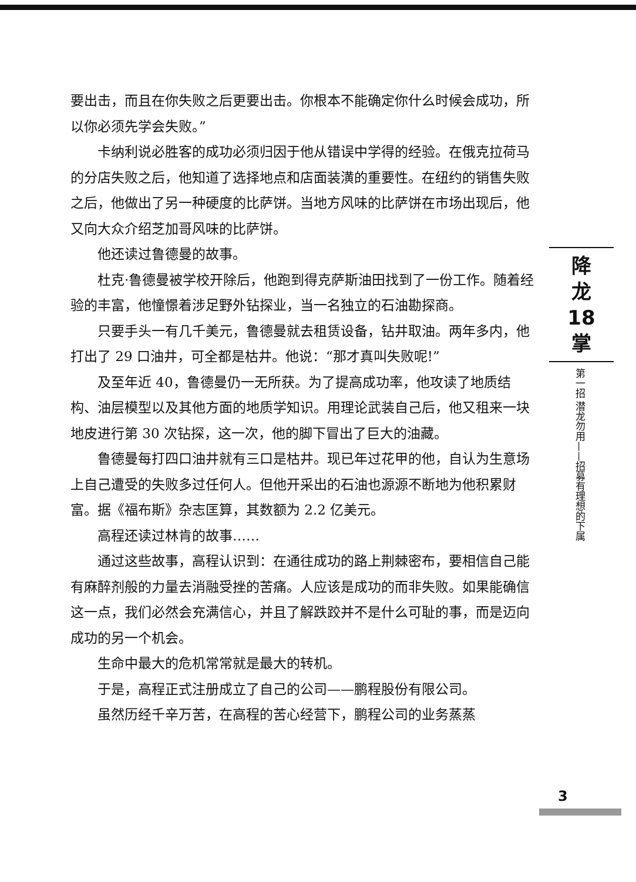要出击，而且在你失败之后更要出击。你根本不能确定你什么时候会成功，所以你必须先学会失败。”
卡纳利说必胜客的成功必须归因于他从错误中学得的经验。在俄克拉荷马的分店失败之后，他知道了选择地点和店面装潢的重要性。在纽约的销售失败之后，他做出了另一种硬度的比萨饼。当地方风味的比萨饼在市场出现后，他又向大众介绍芝加哥风味的比萨饼。
他还读过鲁德曼的故事。
杜克·鲁德曼被学校开除后，他跑到得克萨斯油田找到了一份工作。随着经验的丰富，他憧憬着涉足野外钻探业，当一名独立的石油勘探商。
只要手头一有几千美元，鲁德曼就去租赁设备，钻井取油。两年多内，他打出了 29 口油井，可全都是枯井。他说：“那才真叫失败呢!”
及至年近 40，鲁德曼仍一无所获。为了提高成功率，他攻读了地质结构、油层模型以及其他方面的地质学知识。用理论武装自己后，他又租来一块地皮进行第 30 次钻探，这一次，他的脚下冒出了巨大的油藏。
鲁德曼每打四口油井就有三口是枯井。现已年过花甲的他，自认为生意场上自己遭受的失败多过任何人。但他开采出的石油也源源不断地为他积累财富。据《福布斯》杂志匡算，其数额为 2.2 亿美元。
高程还读过林肯的故事……
通过这些故事，高程认识到：在通往成功的路上荆棘密布，要相信自己能有麻醉剂般的力量去消融受挫的苦痛。人应该是成功的而非失败。如果能确信这一点，我们必然会充满信心，并且了解跌跤并不是什么可耻的事，而是迈向成功的另一个机会。
生命中最大的危机常常就是最大的转机。
于是，高程正式注册成立了自己的公司——鹏程股份有限公司。
虽然历经千辛万苦，在高程的苦心经营下，鹏程公司的业务蒸蒸
降
龙
18
掌
第一招 潜龙勿用——招募有理想的下属
3